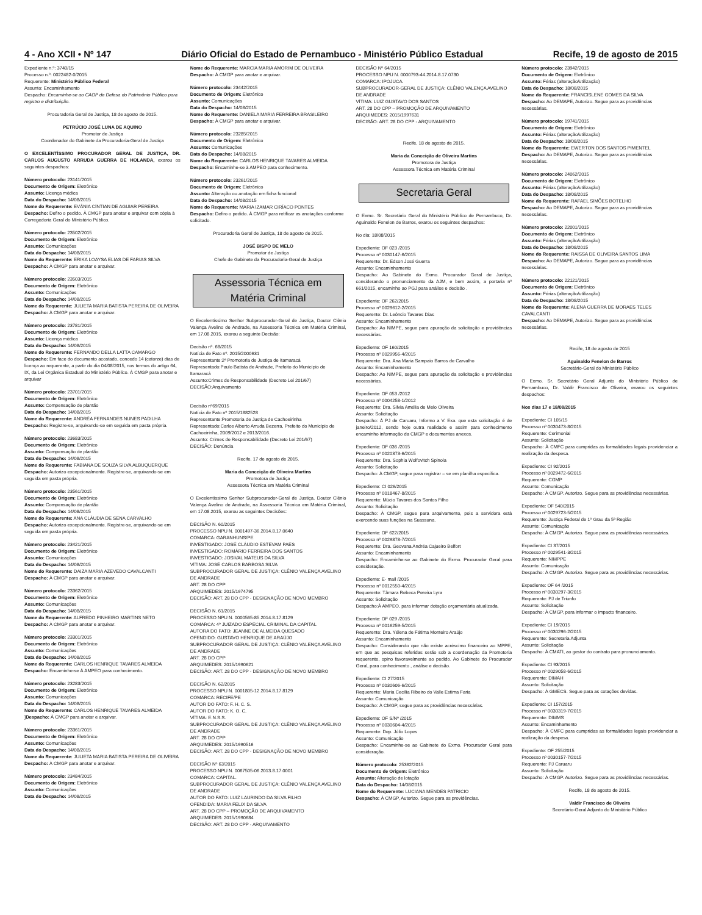4 - Ano XCII • Nº 147 Diário Oficial do Estado de Pernambuco - Ministério Público Estadual Recife, 19 de agosto de 2015
Expediente n.º: 3740/15
Processo n.º: 0022482-0/2015
Requerente: Ministério Público Federal
Assunto: Encaminhamento
Despacho: Encaminhe-se ao CAOP de Defesa do Patrimônio Público para registro e distribuição.
Procuradoria Geral de Justiça, 18 de agosto de 2015.
PETRÚCIO JOSÉ LUNA DE AQUINO
Promotor de Justiça
Coordenador do Gabinete da Procuradoria-Geral de Justiça
O EXCELENTÍSSIMO PROCURADOR GERAL DE JUSTIÇA, DR. CARLOS AUGUSTO ARRUDA GUERRA DE HOLANDA, exarou os seguintes despachos:
Número protocolo: 23141/2015
Documento de Origem: Eletrônico
Assunto: Licença médica
Data do Despacho: 14/08/2015
Nome do Requerente: EVÂNIA CÍNTIAN DE AGUIAR PEREIRA
Despacho: Defiro o pedido. À CMGP para anotar e arquivar com cópia à Corregedoria Geral do Ministério Público.
Número protocolo: 23502/2015
Documento de Origem: Eletrônico
Assunto: Comunicações
Data do Despacho: 14/08/2015
Nome do Requerente: ERIKA LOAYSA ELIAS DE FARIAS SILVA
Despacho: À CMGP para anotar e arquivar.
Número protocolo: 23503/2015
Documento de Origem: Eletrônico
Assunto: Comunicações
Data do Despacho: 14/08/2015
Nome do Requerente: JULIETA MARIA BATISTA PEREIRA DE OLIVEIRA
Despacho: À CMGP para anotar e arquivar.
Número protocolo: 23781/2015
Documento de Origem: Eletrônico
Assunto: Licença médica
Data do Despacho: 14/08/2015
Nome do Requerente: FERNANDO DELLA LATTA CAMARGO
Despacho: Em face do documento acostado, concedo 14 (catorze) dias de licença ao requerente, a partir do dia 04/08/2015, nos termos do artigo 64, IX, da Lei Orgânica Estadual do Ministério Público. À CMGP para anotar e arquivar
Número protocolo: 23701/2015
Documento de Origem: Eletrônico
Assunto: Compensação de plantão
Data do Despacho: 14/08/2015
Nome do Requerente: ANDRÉA FERNANDES NUNES PADILHA
Despacho: Registre-se, arquivando-se em seguida em pasta própria.
Número protocolo: 23683/2015
Documento de Origem: Eletrônico
Assunto: Compensação de plantão
Data do Despacho: 14/08/2015
Nome do Requerente: FABIANA DE SOUZA SILVA ALBUQUERQUE
Despacho: Autorizo excepcionalmente. Registre-se, arquivando-se em seguida em pasta própria.
Número protocolo: 23561/2015
Documento de Origem: Eletrônico
Assunto: Compensação de plantão
Data do Despacho: 14/08/2015
Nome do Requerente: ANA CLÁUDIA DE SENA CARVALHO
Despacho: Autorizo excepcionalmente. Registre-se, arquivando-se em seguida em pasta própria.
Número protocolo: 23421/2015
Documento de Origem: Eletrônico
Assunto: Comunicações
Data do Despacho: 14/08/2015
Nome do Requerente: DAIZA MARIA AZEVEDO CAVALCANTI
Despacho: À CMGP para anotar e arquivar.
Número protocolo: 23362/2015
Documento de Origem: Eletrônico
Assunto: Comunicações
Data do Despacho: 14/08/2015
Nome do Requerente: ALFREDO PINHEIRO MARTINS NETO
Despacho: À CMGP para anotar e arquivar.
Número protocolo: 23301/2015
Documento de Origem: Eletrônico
Assunto: Comunicações
Data do Despacho: 14/08/2015
Nome do Requerente: CARLOS HENRIQUE TAVARES ALMEIDA
Despacho: Encaminhe-se À AMPEO para conhecimento.
Número protocolo: 23283/2015
Documento de Origem: Eletrônico
Assunto: Comunicações
Data do Despacho: 14/08/2015
Nome do Requerente: CARLOS HENRIQUE TAVARES ALMEIDA
]Despacho: À CMGP para anotar e arquivar.
Número protocolo: 23361/2015
Documento de Origem: Eletrônico
Assunto: Comunicações
Data do Despacho: 14/08/2015
Nome do Requerente: JULIETA MARIA BATISTA PEREIRA DE OLIVEIRA
Despacho: À CMGP para anotar e arquivar.
Número protocolo: 23484/2015
Documento de Origem: Eletrônico
Assunto: Comunicações
Data do Despacho: 14/08/2015
Nome do Requerente: MARCIA MARIA AMORIM DE OLIVEIRA
Despacho: À CMGP para anotar e arquivar.
Número protocolo: 23442/2015
Documento de Origem: Eletrônico
Assunto: Comunicações
Data do Despacho: 14/08/2015
Nome do Requerente: DANIELA MARIA FERREIRA BRASILEIRO
Despacho: À CMGP para anotar e arquivar.
Número protocolo: 23285/2015
Documento de Origem: Eletrônico
Assunto: Comunicações
Data do Despacho: 14/08/2015
Nome do Requerente: CARLOS HENRIQUE TAVARES ALMEIDA
Despacho: Encaminhe-se à AMPEO para conhecimento.
Número protocolo: 23261/2015
Documento de Origem: Eletrônico
Assunto: Alteração ou anotação em ficha funcional
Data do Despacho: 14/08/2015
Nome do Requerente: MARIA IZAMAR CIRÍACO PONTES
Despacho: Defiro o pedido. À CMGP para retificar as anotações conforme solicitado.
Procuradoria Geral de Justiça, 18 de agosto de 2015.
JOSÉ BISPO DE MELO
Promotor de Justiça
Chefe de Gabinete da Procuradoria-Geral de Justiça
Assessoria Técnica em
Matéria Criminal
O Excelentíssimo Senhor Subprocurador-Geral de Justiça, Doutor Clênio Valença Avelino de Andrade, na Assessoria Técnica em Matéria Criminal, em 17.08.2015, exarou a seguinte Decisão:
Decisão nº. 68/2015
Notícia de Fato nº. 2015/2000631
Representante:2ª Promotoria de Justiça de Itamaracá
Representado:Paulo Batista de Andrade, Prefeito do Município de Itamaracá
Assunto:Crimes de Responsabilidade (Decreto Lei 201/67)
DECISÃO:Arquivamento
Decisão nº69/2015
Notícia de Fato nº 2015/1882528
Representante:Promotoria de Justiça de Cachoeirinha
Representado:Carlos Alberto Arruda Bezerra, Prefeito do Município de Cachoeirinha, 2009/2012 e 2013/2016.
Assunto: Crimes de Responsabilidade (Decreto Lei 201/67)
DECISÃO: Denúncia
Recife, 17 de agosto de 2015.
Maria da Conceição de Oliveira Martins
Promotora de Justiça
Assessora Técnica em Matéria Criminal
O Excelentíssimo Senhor Subprocurador-Geral de Justiça, Doutor Clênio Valença Avelino de Andrade, na Assessoria Técnica em Matéria Criminal, em 17.08.2015, exarou as seguintes Decisões:
DECISÃO N. 60/2015
PROCESSO NPU N. 0001497-36.2014.8.17.0640
COMARCA: GARANHUNS/PE
INVESTIGADO: JOSÉ CLÁUDIO ESTEVAM PAES
INVESTIGADO: ROMÁRIO FERREIRA DOS SANTOS
INVESTIGADO: JOSIVAL MATEUS DA SILVA
VÍTIMA: JOSÉ CARLOS BARBOSA SILVA
SUBPROCURADOR GERAL DE JUSTIÇA: CLÊNIO VALENÇA AVELINO DE ANDRADE
ART. 28 DO CPP
ARQUIMEDES: 2015/1974795
DECISÃO: ART. 28 DO CPP - DESIGNAÇÃO DE NOVO MEMBRO
DECISÃO N. 61/2015
PROCESSO NPU N. 0000565-85.2014.8.17.8129
COMARCA: 4º JUIZADO ESPECIAL CRIMINAL DA CAPITAL
AUTORA DO FATO: JEANNE DE ALMEIDA QUESADO
OFENDIDO: GUSTAVO HENRIQUE DE ARAÚJO
SUBPROCURADOR GERAL DE JUSTIÇA: CLÊNIO VALENÇA AVELINO DE ANDRADE
ART. 28 DO CPP
ARQUIMEDES: 2015/1990621
DECISÃO: ART. 28 DO CPP - DESIGNAÇÃO DE NOVO MEMBRO
DECISÃO N. 62/2015
PROCESSO NPU N. 0001805-12.2014.8.17.8129
COMARCA: RECIFE/PE
AUTOR DO FATO: F. H. C. S.
AUTOR DO FATO: K. O. C.
VÍTIMA: E.N.S.S.
SUBPROCURADOR GERAL DE JUSTIÇA: CLÊNIO VALENÇA AVELINO DE ANDRADE
ART. 28 DO CPP
ARQUIMEDES: 2015/1990516
DECISÃO: ART. 28 DO CPP - DESIGNAÇÃO DE NOVO MEMBRO
DECISÃO Nº 63/2015
PROCESSO NPU N. 0067505-06.2013.8.17.0001
COMARCA: CAPITAL.
SUBPROCURADOR GERAL DE JUSTIÇA: CLÊNIO VALENÇA AVELINO DE ANDRADE
AUTOR DO FATO: LUIZ LAURINDO DA SILVA FILHO
OFENDIDA: MARIA FELIX DA SILVA
ART. 28 DO CPP – PROMOÇÃO DE ARQUIVAMENTO
ARQUIMEDES: 2015/1990684
DECISÃO: ART. 28 DO CPP - ARQUIVAMENTO
DECISÃO Nº 64/2015
PROCESSO NPU N. 0000793-44.2014.8.17.0730
COMARCA: IPOJUCA.
SUBPROCURADOR-GERAL DE JUSTIÇA: CLÊNIO VALENÇA AVELINO DE ANDRADE
VÍTIMA: LUIZ GUSTAVO DOS SANTOS
ART. 28 DO CPP – PROMOÇÃO DE ARQUIVAMENTO
ARQUIMEDES: 2015/1997631
DECISÃO: ART. 28 DO CPP - ARQUIVAMENTO
Recife, 18 de agosto de 2015.
Maria da Conceição de Oliveira Martins
Promotora de Justiça
Assessora Técnica em Matéria Criminal
Secretaria Geral
O Exmo. Sr. Secretário Geral do Ministério Público de Pernambuco, Dr. Aguinaldo Fenelon de Barros, exarou os seguintes despachos:
No dia: 18/08/2015
Expediente: OF 023 /2015
Processo nº 0030147-6/2015
Requerente: Dr. Edson José Guerra
Assunto: Encaminhamento
Despacho: Ao Gabinete do Exmo. Procurador Geral de Justiça, considerando o pronunciamento da AJM, e bem assim, a portaria nº 661/2015, encaminho ao PGJ para análise e decisão .
Expediente: OF 262/2015
Processo nº 0029612-2/2015
Requerente: Dr. Leôncio Tavares Dias
Assunto: Encaminhamento
Despacho: Ao NIMPE, segue para apuração da solicitação e providências necessárias.
Expediente: OF 160/2015
Processo nº 0029956-4/2015
Requerente: Dra. Ana Maria Sampaio Barros de Carvalho
Assunto: Encaminhamento
Despacho: Ao NIMPE, segue para apuração da solicitação e providências necessárias.
Expediente: OF 053 /2012
Processo nº 0004258-1/2012
Requerente: Dra. Silvia Amélia de Melo Oliveira
Assunto: Solicitação
Despacho: À PJ de Caruaru, Informo a V. Exa. que esta solicitação é de janeiro/2012, sendo hoje outra realidade e assim para conhecimento encaminho informação da CMGP e documentos anexos.
Expediente: OF 036 /2015
Processo nº 0020373-6/2015
Requerente: Dra. Sophia Wolfovitch Spinola
Assunto: Solicitação
Despacho: À CMGP, segue para registrar – se em planilha específica.
Expediente: CI 026/2015
Processo nº 0018467-8/2015
Requerente: Múcio Tavares dos Santos Filho
Assunto: Solicitação
Despacho: À CMGP, segue para arquivamento, pois a servidora está exercendo suas funções na Suassuna.
Expediente: OF 622/2015
Processo nº 0029878-7/2015
Requerente: Dra. Geovana Andréa Cajueiro Belfort
Assunto: Encaminhamento
Despacho: Encaminhe-se ao Gabinete do Exmo. Procurador Geral para consideração.
Expediente: E- mail /2015
Processo nº 0012550-4/2015
Requerente: Tâmara Rebeca Pereira Lyra
Assunto: Solicitação
Despacho:À AMPEO, para informar dotação orçamentária atualizada.
Expediente: OF 029 /2015
Processo nº 0016259-5/2015
Requerente: Dra. Yélena de Fátima Monteiro Araújo
Assunto: Encaminhamento
Despacho: Considerando que não existe acréscimo financeiro ao MPPE, em que as pesquisas referidas serão sob a coordenação da Promotoria requerente, opino favoravelmente ao pedido. Ao Gabinete do Procurador Geral, para conhecimento , análise e decisão.
Expediente: CI 27/2015
Processo nº 0030606-6/2015
Requerente: Maria Cecília Ribeiro do Valle Estima Faria
Assunto: Comunicação
Despacho: À CMGP, segue para as providências necessárias.
Expediente: OF S/Nº /2015
Processo nº 0030604-4/2015
Requerente: Dep. Júlio Lopes
Assunto: Comunicação
Despacho: Encaminhe-se ao Gabinete do Exmo. Procurador Geral para consideração.
Número protocolo: 25362/2015
Documento de Origem: Eletrônico
Assunto: Alteração de lotação
Data do Despacho: 14/08/2015
Nome do Requerente: LUCIANA MENDES PATRICIO
Despacho: À CMGP, Autorizo. Segue para as providências.
Número protocolo: 23942/2015
Documento de Origem: Eletrônico
Assunto: Férias (alteração/utilização)
Data do Despacho: 18/08/2015
Nome do Requerente: FRANCISLENE GOMES DA SILVA
Despacho: Ao DEMAPE, Autorizo. Segue para as providências necessárias.
Número protocolo: 19741/2015
Documento de Origem: Eletrônico
Assunto: Férias (alteração/utilização)
Data do Despacho: 18/08/2015
Nome do Requerente: EWERTON DOS SANTOS PIMENTEL
Despacho: Ao DEMAPE, Autorizo. Segue para as providências necessárias.
Número protocolo: 24062/2015
Documento de Origem: Eletrônico
Assunto: Férias (alteração/utilização)
Data do Despacho: 18/08/2015
Nome do Requerente: RAFAEL SIMÕES BOTELHO
Despacho: Ao DEMAPE, Autorizo. Segue para as providências necessárias.
Número protocolo: 22001/2015
Documento de Origem: Eletrônico
Assunto: Férias (alteração/utilização)
Data do Despacho: 18/08/2015
Nome do Requerente: RAISSA DE OLIVEIRA SANTOS LIMA
Despacho: Ao DEMAPE, Autorizo. Segue para as providências necessárias.
Número protocolo: 22121/2015
Documento de Origem: Eletrônico
Assunto: Férias (alteração/utilização)
Data do Despacho: 18/08/2015
Nome do Requerente: ALENA GUERRA DE MORAES TELES CAVALCANTI
Despacho: Ao DEMAPE, Autorizo. Segue para as providências necessárias.
Recife, 18 de agosto de 2015
Aguinaldo Fenelon de Barros
Secretário-Geral do Ministério Público
O Exmo. Sr. Secretário Geral Adjunto do Ministério Público de Pernambuco, Dr. Valdir Francisco de Oliveira, exarou os seguintes despachos:
Nos dias 17 e 18/08/2015
Expediente: CI 105/15
Processo nº 0030473-8/2015
Requerente: Cerimonial
Assunto: Solicitação
Despacho: À CMFC para cumpridas as formalidades legais providenciar a realização da despesa.
Expediente: CI 92/2015
Processo nº 0029472-6/2015
Requerente: CGMP
Assunto: Comunicação
Despacho: À CMGP. Autorizo. Segue para as providências necessárias.
Expediente: OF 540/2015
Processo nº 0029723-5/2015
Requerente: Justiça Federal de 1º Grau da 5ª Região
Assunto: Comunicação
Despacho: À CMGP. Autorizo. Segue para as providências necessárias.
Expediente: CI 37/2015
Processo nº 0029541-3/2015
Requerente: NIMPPE
Assunto: Comunicação
Despacho: À CMGP. Autorizo. Segue para as providências necessárias.
Expediente: OF 64 /2015
Processo nº 0030297-3/2015
Requerente: PJ de Triunfo
Assunto: Solicitação
Despacho: À CMGP, para informar o impacto financeiro.
Expediente: CI 19/2015
Processo nº 0030296-2/2015
Requerente: Secretaria Adjunta
Assunto: Solicitação
Despacho: À CMATI, ao gestor do contrato para pronunciamento.
Expediente: CI 93/2015
Processo nº 0029058-6/2015
Requerente: DIMAH
Assunto: Solicitação
Despacho: À GMECS. Segue para as cotações devidas.
Expediente: CI 157/2015
Processo nº 0030319-7/2015
Requerente: DIMMS
Assunto: Encaminhamento
Despacho: À CMFC para cumpridas as formalidades legais providenciar a realização da despesa.
Expediente: OF 255/2015
Processo nº 0030157-7/2015
Requerente: PJ Caruaru
Assunto: Solicitação
Despacho: À CMGP. Autorizo. Segue para as providências necessárias.
Recife, 18 de agosto de 2015.
Valdir Francisco de Oliveira
Secretário-Geral Adjunto do Ministério Público